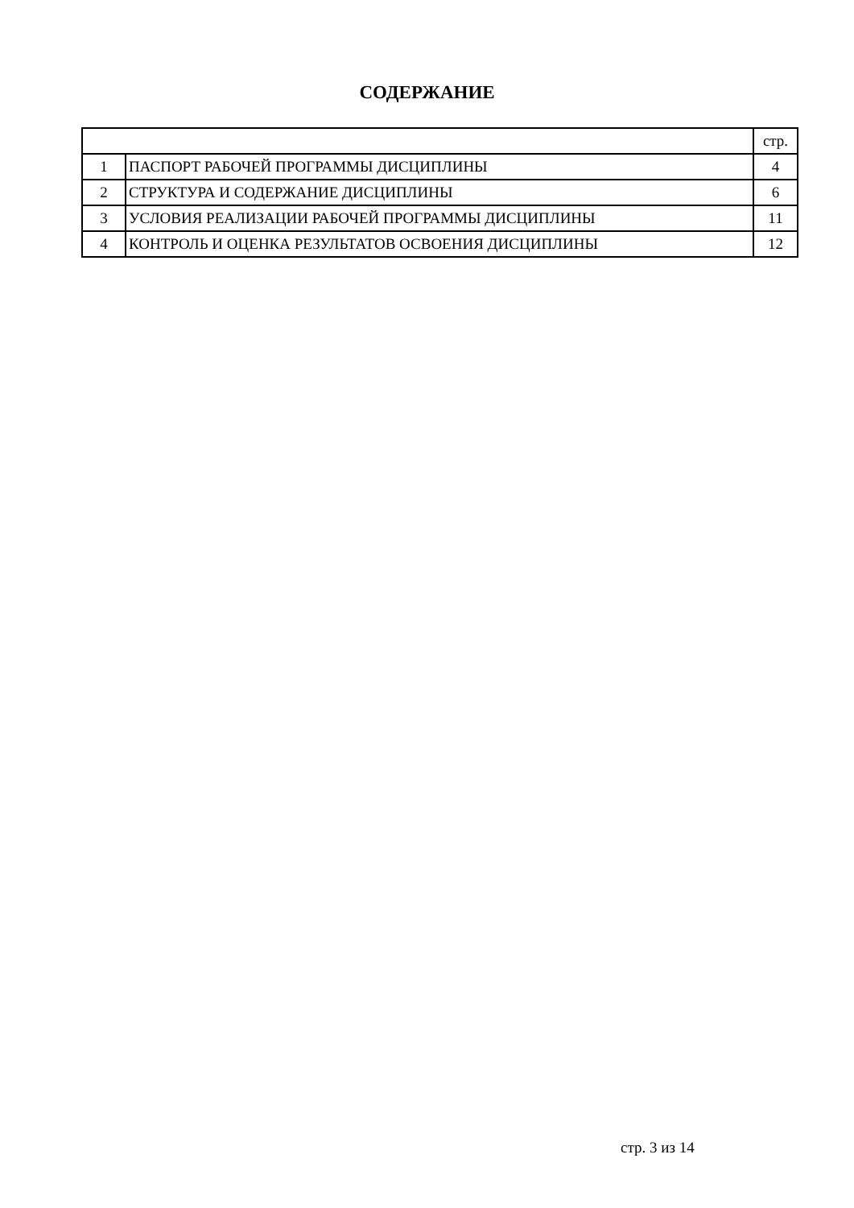СОДЕРЖАНИЕ
| | | стр. |
| 1 | ПАСПОРТ РАБОЧЕЙ ПРОГРАММЫ ДИСЦИПЛИНЫ | 4 |
| 2 | СТРУКТУРА И СОДЕРЖАНИЕ ДИСЦИПЛИНЫ | 6 |
| 3 | УСЛОВИЯ РЕАЛИЗАЦИИ РАБОЧЕЙ ПРОГРАММЫ ДИСЦИПЛИНЫ | 11 |
| 4 | КОНТРОЛЬ И ОЦЕНКА РЕЗУЛЬТАТОВ ОСВОЕНИЯ ДИСЦИПЛИНЫ | 12 |
стр. 3 из 14